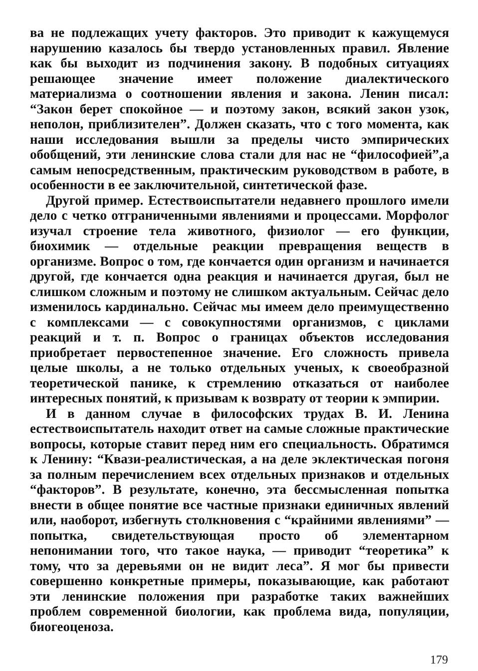ва не подлежащих учету факторов. Это приводит к кажущемуся нарушению казалось бы твердо установленных правил. Явление как бы выходит из подчинения закону. В подобных ситуациях решающее значение имеет положение диалектического материализма о соотношении явления и закона. Ленин писал: “Закон берет спокойное — и поэтому закон, всякий закон узок, неполон, приблизителен”. Должен сказать, что с того момента, как наши исследования вышли за пределы чисто эмпирических обобщений, эти ленинские слова стали для нас не “философией”,а самым непосредственным, практическим руководством в работе, в особенности в ее заключительной, синтетической фазе.
Другой пример. Естествоиспытатели недавнего прошлого имели дело с четко отграниченными явлениями и процессами. Морфолог изучал строение тела животного, физиолог — его функции, биохимик — отдельные реакции превращения веществ в организме. Вопрос о том, где кончается один организм и начинается другой, где кончается одна реакция и начинается другая, был не слишком сложным и поэтому не слишком актуальным. Сейчас дело изменилось кардинально. Сейчас мы имеем дело преимущественно с комплексами — с совокупностями организмов, с циклами реакций и т. п. Вопрос о границах объектов исследования приобретает первостепенное значение. Его сложность привела целые школы, а не только отдельных ученых, к своеобразной теоретической панике, к стремлению отказаться от наиболее интересных понятий, к призывам к возврату от теории к эмпирии.
И в данном случае в философских трудах В. И. Ленина естествоиспытатель находит ответ на самые сложные практические вопросы, которые ставит перед ним его специальность. Обратимся к Ленину: “Квази-реалистическая, а на деле эклектическая погоня за полным перечислением всех отдельных признаков и отдельных “факторов”. В результате, конечно, эта бессмысленная попытка внести в общее понятие все частные признаки единичных явлений или, наоборот, избегнуть столкновения с “крайними явлениями” — попытка, свидетельствующая просто об элементарном непонимании того, что такое наука, — приводит “теоретика” к тому, что за деревьями он не видит леса”. Я мог бы привести совершенно конкретные примеры, показывающие, как работают эти ленинские положения при разработке таких важнейших проблем современной биологии, как проблема вида, популяции, биогеоценоза.
179